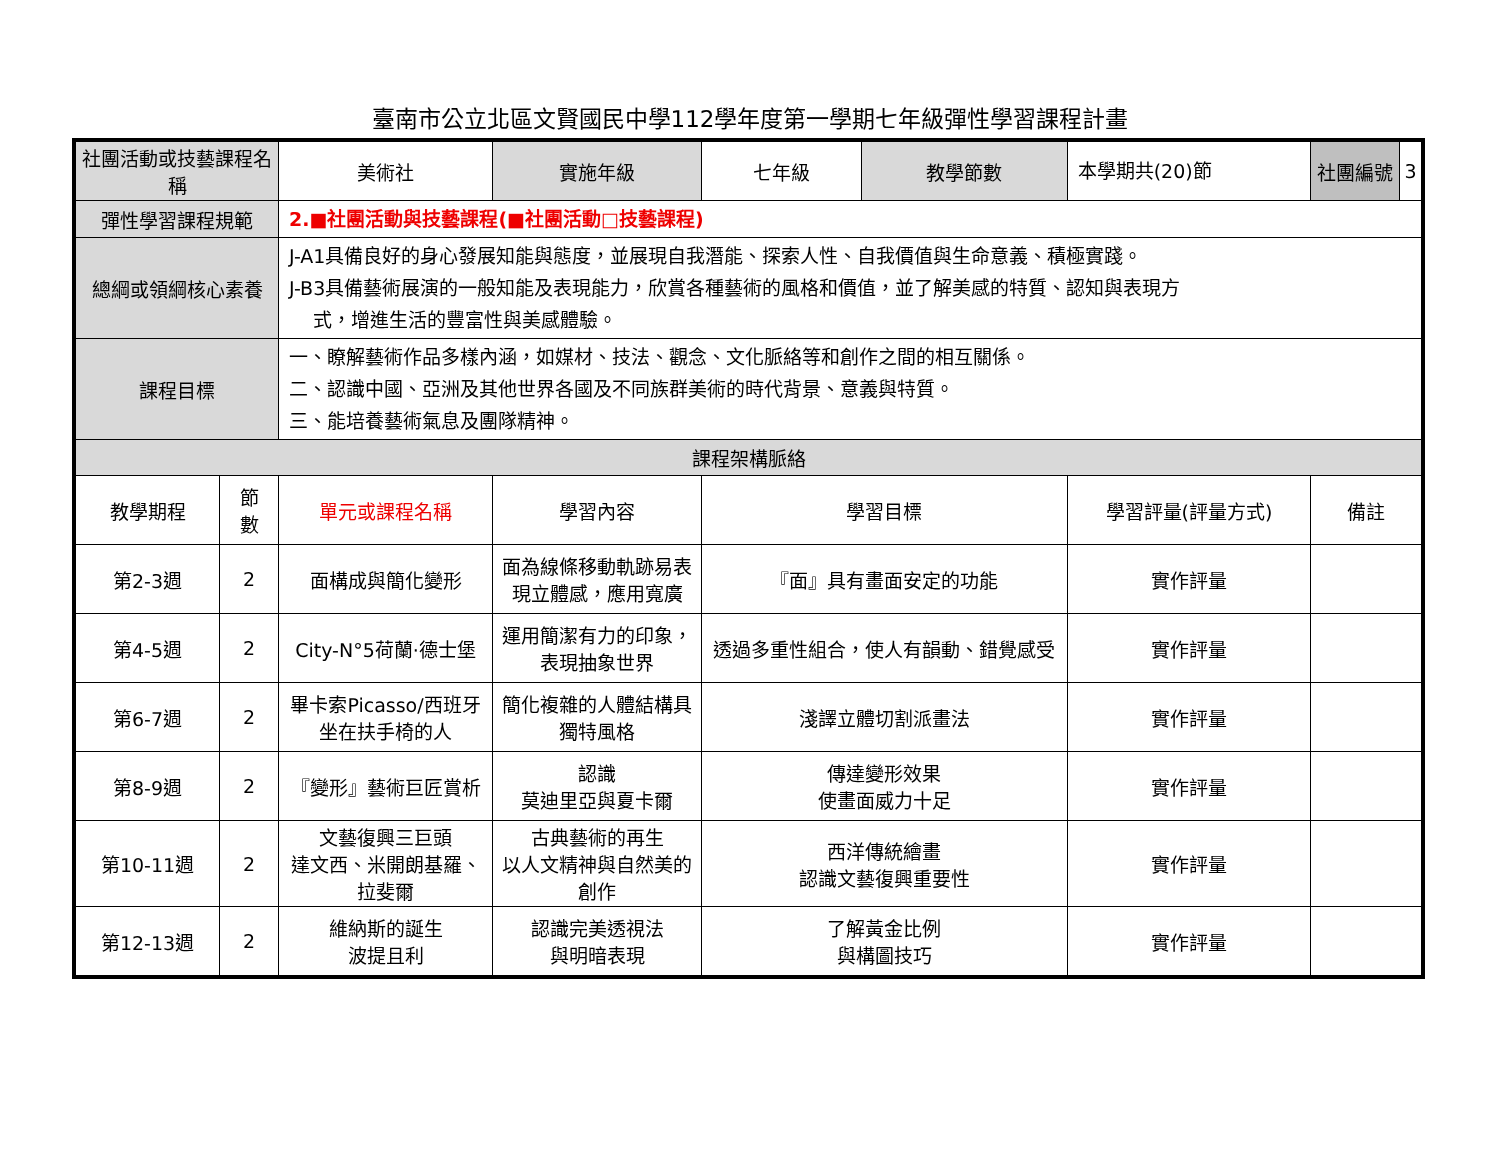臺南市公立北區文賢國民中學112學年度第一學期七年級彈性學習課程計畫
| 社團活動或技藝課程名稱 | | 美術社 | 實施年級 | 七年級 | 教學節數 | 本學期共(20)節 | 社團編號 | 3 |
| 彈性學習課程規範 | | 2.■社團活動與技藝課程(■社團活動□技藝課程) | | | | | | |
| 總綱或領綱核心素養 | | J-A1具備良好的身心發展知能與態度，並展現自我潛能、探索人性、自我價值與生命意義、積極實踐。 J-B3具備藝術展演的一般知能及表現能力，欣賞各種藝術的風格和價值，並了解美感的特質、認知與表現方 式，增進生活的豐富性與美感體驗。 | | | | | | |
| 課程目標 | | 一、瞭解藝術作品多樣內涵，如媒材、技法、觀念、文化脈絡等和創作之間的相互關係。 二、認識中國、亞洲及其他世界各國及不同族群美術的時代背景、意義與特質。 三、能培養藝術氣息及團隊精神。 | | | | | | |
| 課程架構脈絡 | | | | | | | | |
| 教學期程 | 節 數 | 單元或課程名稱 | 學習內容 | 學習目標 | | 學習評量(評量方式) | 備註 | |
| 第2-3週 | 2 | 面構成與簡化變形 | 面為線條移動軌跡易表現立體感，應用寬廣 | 『面』具有畫面安定的功能 | | 實作評量 | | |
| 第4-5週 | 2 | City-N°5荷蘭·德士堡 | 運用簡潔有力的印象，表現抽象世界 | 透過多重性組合，使人有韻動、錯覺感受 | | 實作評量 | | |
| 第6-7週 | 2 | 畢卡索Picasso/西班牙 坐在扶手椅的人 | 簡化複雜的人體結構具獨特風格 | 淺譯立體切割派畫法 | | 實作評量 | | |
| 第8-9週 | 2 | 『變形』藝術巨匠賞析 | 認識 莫迪里亞與夏卡爾 | 傳達變形效果 使畫面威力十足 | | 實作評量 | | |
| 第10-11週 | 2 | 文藝復興三巨頭 達文西、米開朗基羅、拉斐爾 | 古典藝術的再生 以人文精神與自然美的創作 | 西洋傳統繪畫 認識文藝復興重要性 | | 實作評量 | | |
| 第12-13週 | 2 | 維納斯的誕生 波提且利 | 認識完美透視法 與明暗表現 | 了解黃金比例 與構圖技巧 | | 實作評量 | | |